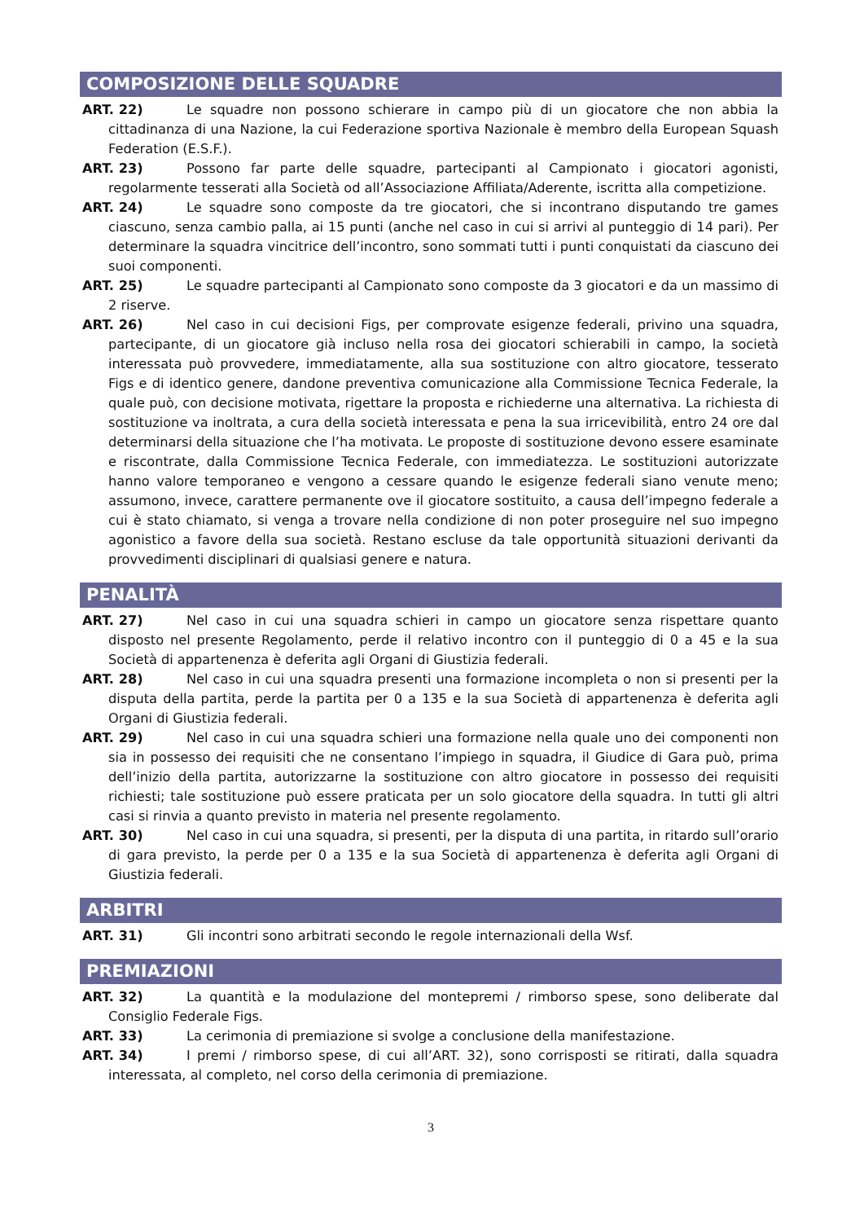COMPOSIZIONE DELLE SQUADRE
ART. 22) Le squadre non possono schierare in campo più di un giocatore che non abbia la cittadinanza di una Nazione, la cui Federazione sportiva Nazionale è membro della European Squash Federation (E.S.F.).
ART. 23) Possono far parte delle squadre, partecipanti al Campionato i giocatori agonisti, regolarmente tesserati alla Società od all’Associazione Affiliata/Aderente, iscritta alla competizione.
ART. 24) Le squadre sono composte da tre giocatori, che si incontrano disputando tre games ciascuno, senza cambio palla, ai 15 punti (anche nel caso in cui si arrivi al punteggio di 14 pari). Per determinare la squadra vincitrice dell’incontro, sono sommati tutti i punti conquistati da ciascuno dei suoi componenti.
ART. 25) Le squadre partecipanti al Campionato sono composte da 3 giocatori e da un massimo di 2 riserve.
ART. 26) Nel caso in cui decisioni Figs, per comprovate esigenze federali, privino una squadra, partecipante, di un giocatore già incluso nella rosa dei giocatori schierabili in campo, la società interessata può provvedere, immediatamente, alla sua sostituzione con altro giocatore, tesserato Figs e di identico genere, dandone preventiva comunicazione alla Commissione Tecnica Federale, la quale può, con decisione motivata, rigettare la proposta e richiederne una alternativa. La richiesta di sostituzione va inoltrata, a cura della società interessata e pena la sua irricevibilità, entro 24 ore dal determinarsi della situazione che l’ha motivata. Le proposte di sostituzione devono essere esaminate e riscontrate, dalla Commissione Tecnica Federale, con immediatezza. Le sostituzioni autorizzate hanno valore temporaneo e vengono a cessare quando le esigenze federali siano venute meno; assumono, invece, carattere permanente ove il giocatore sostituito, a causa dell’impegno federale a cui è stato chiamato, si venga a trovare nella condizione di non poter proseguire nel suo impegno agonistico a favore della sua società. Restano escluse da tale opportunità situazioni derivanti da provvedimenti disciplinari di qualsiasi genere e natura.
PENALITÀ
ART. 27) Nel caso in cui una squadra schieri in campo un giocatore senza rispettare quanto disposto nel presente Regolamento, perde il relativo incontro con il punteggio di 0 a 45 e la sua Società di appartenenza è deferita agli Organi di Giustizia federali.
ART. 28) Nel caso in cui una squadra presenti una formazione incompleta o non si presenti per la disputa della partita, perde la partita per 0 a 135 e la sua Società di appartenenza è deferita agli Organi di Giustizia federali.
ART. 29) Nel caso in cui una squadra schieri una formazione nella quale uno dei componenti non sia in possesso dei requisiti che ne consentano l’impiego in squadra, il Giudice di Gara può, prima dell’inizio della partita, autorizzarne la sostituzione con altro giocatore in possesso dei requisiti richiesti; tale sostituzione può essere praticata per un solo giocatore della squadra. In tutti gli altri casi si rinvia a quanto previsto in materia nel presente regolamento.
ART. 30) Nel caso in cui una squadra, si presenti, per la disputa di una partita, in ritardo sull’orario di gara previsto, la perde per 0 a 135 e la sua Società di appartenenza è deferita agli Organi di Giustizia federali.
ARBITRI
ART. 31) Gli incontri sono arbitrati secondo le regole internazionali della Wsf.
PREMIAZIONI
ART. 32) La quantità e la modulazione del montepremi / rimborso spese, sono deliberate dal Consiglio Federale Figs.
ART. 33) La cerimonia di premiazione si svolge a conclusione della manifestazione.
ART. 34) I premi / rimborso spese, di cui all’ART. 32), sono corrisposti se ritirati, dalla squadra interessata, al completo, nel corso della cerimonia di premiazione.
3